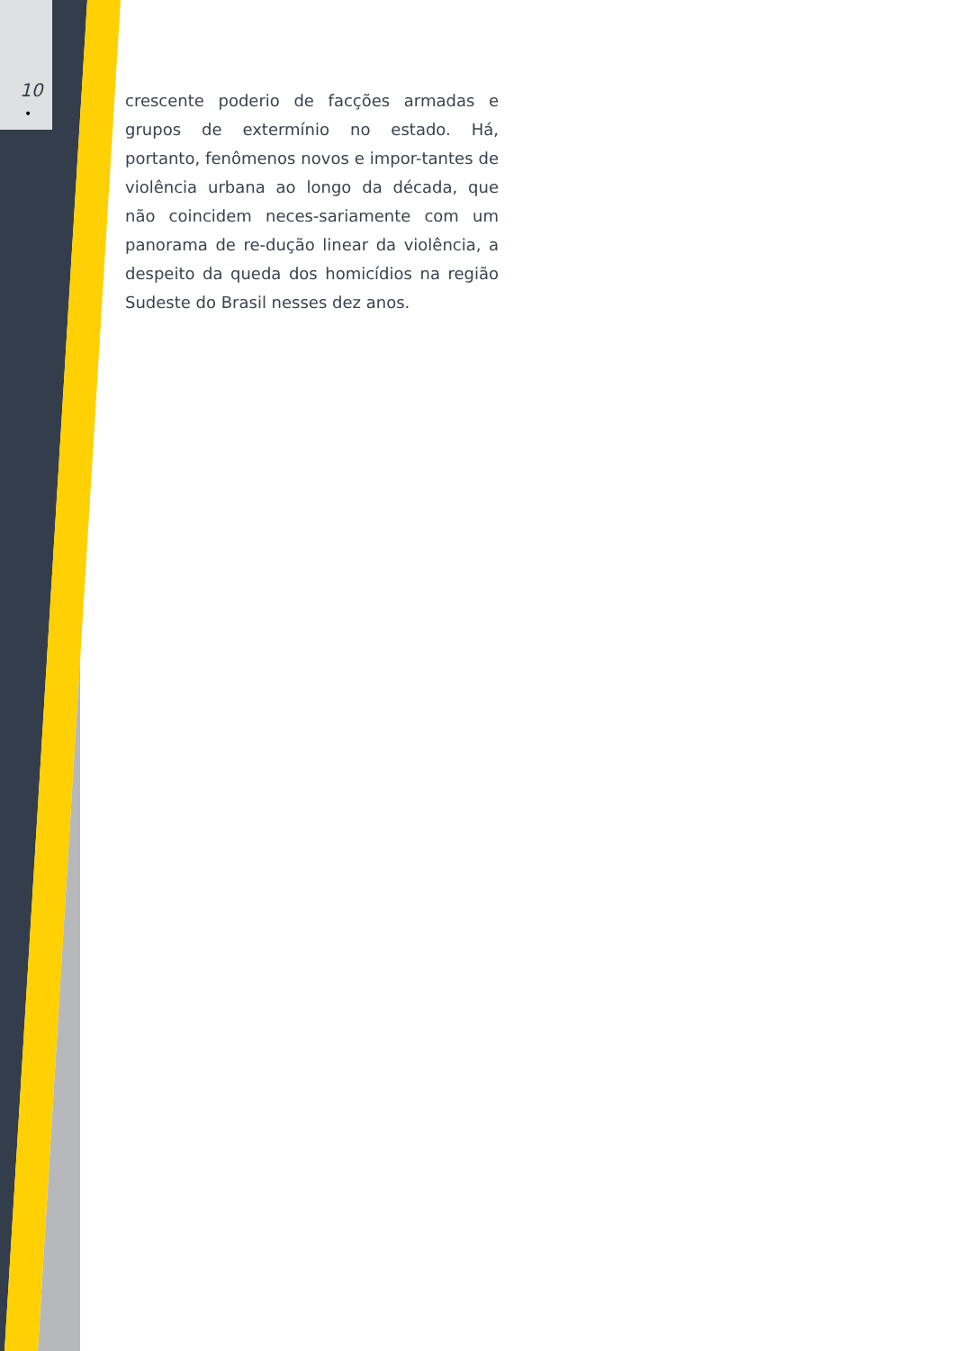10
•
crescente poderio de facções armadas e grupos de extermínio no estado. Há, portanto, fenômenos novos e impor-tantes de violência urbana ao longo da década, que não coincidem neces-sariamente com um panorama de re-dução linear da violência, a despeito da queda dos homicídios na região Sudeste do Brasil nesses dez anos.